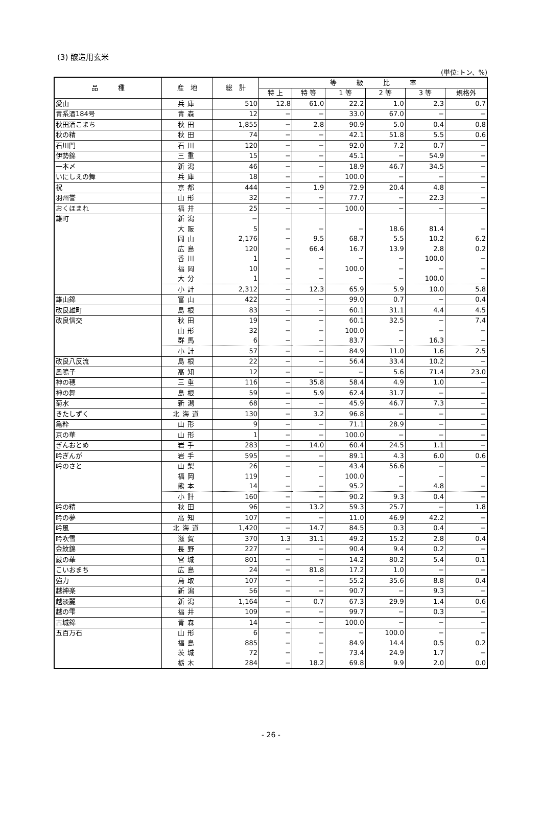(3) 醸造用玄米
(単位:トン、%)
| 品 種 | 産 地 | 総 計 | 等 級 比 率 | | | | | |
| --- | --- | --- | --- | --- | --- | --- | --- | --- |
| | | | 特 上 | 特 等 | 1 等 | 2 等 | 3 等 | 規格外 |
| 愛山 | 兵庫 | 510 | 12.8 | 61.0 | 22.2 | 1.0 | 2.3 | 0.7 |
| 青系酒184号 | 青森 | 12 | − | − | 33.0 | 67.0 | − | − |
| 秋田酒こまち | 秋田 | 1,855 | − | 2.8 | 90.9 | 5.0 | 0.4 | 0.8 |
| 秋の精 | 秋田 | 74 | − | − | 42.1 | 51.8 | 5.5 | 0.6 |
| 石川門 | 石川 | 120 | − | − | 92.0 | 7.2 | 0.7 | − |
| 伊勢錦 | 三重 | 15 | − | − | 45.1 | − | 54.9 | − |
| 一本〆 | 新潟 | 46 | − | − | 18.9 | 46.7 | 34.5 | − |
| いにしえの舞 | 兵庫 | 18 | − | − | 100.0 | − | − | − |
| 祝 | 京都 | 444 | − | 1.9 | 72.9 | 20.4 | 4.8 | − |
| 羽州誉 | 山形 | 32 | − | − | 77.7 | − | 22.3 | − |
| おくほまれ | 福井 | 25 | − | − | 100.0 | − | − | − |
| 雄町 | 新潟 | − | | | | | | |
| | 大阪 | 5 | − | − | − | 18.6 | 81.4 | − |
| | 岡山 | 2,176 | − | 9.5 | 68.7 | 5.5 | 10.2 | 6.2 |
| | 広島 | 120 | − | 66.4 | 16.7 | 13.9 | 2.8 | 0.2 |
| | 香川 | 1 | − | − | − | − | 100.0 | − |
| | 福岡 | 10 | − | − | 100.0 | − | − | − |
| | 大分 | 1 | − | − | − | − | 100.0 | − |
| | 小計 | 2,312 | − | 12.3 | 65.9 | 5.9 | 10.0 | 5.8 |
| 雄山錦 | 富山 | 422 | − | − | 99.0 | 0.7 | − | 0.4 |
| 改良雄町 | 島根 | 83 | − | − | 60.1 | 31.1 | 4.4 | 4.5 |
| 改良信交 | 秋田 | 19 | − | − | 60.1 | 32.5 | − | 7.4 |
| | 山形 | 32 | − | − | 100.0 | − | − | − |
| | 群馬 | 6 | − | − | 83.7 | − | 16.3 | − |
| | 小計 | 57 | − | − | 84.9 | 11.0 | 1.6 | 2.5 |
| 改良八反流 | 島根 | 22 | − | − | 56.4 | 33.4 | 10.2 | − |
| 風鳴子 | 高知 | 12 | − | − | − | 5.6 | 71.4 | 23.0 |
| 神の穂 | 三重 | 116 | − | 35.8 | 58.4 | 4.9 | 1.0 | − |
| 神の舞 | 島根 | 59 | − | 5.9 | 62.4 | 31.7 | − | − |
| 菊水 | 新潟 | 68 | − | − | 45.9 | 46.7 | 7.3 | − |
| きたしずく | 北海道 | 130 | − | 3.2 | 96.8 | − | − | − |
| 亀粋 | 山形 | 9 | − | − | 71.1 | 28.9 | − | − |
| 京の華 | 山形 | 1 | − | − | 100.0 | − | − | − |
| ぎんおとめ | 岩手 | 283 | − | 14.0 | 60.4 | 24.5 | 1.1 | − |
| 吟ぎんが | 岩手 | 595 | − | − | 89.1 | 4.3 | 6.0 | 0.6 |
| 吟のさと | 山梨 | 26 | − | − | 43.4 | 56.6 | − | − |
| | 福岡 | 119 | − | − | 100.0 | − | − | − |
| | 熊本 | 14 | − | − | 95.2 | − | 4.8 | − |
| | 小計 | 160 | − | − | 90.2 | 9.3 | 0.4 | − |
| 吟の精 | 秋田 | 96 | − | 13.2 | 59.3 | 25.7 | − | 1.8 |
| 吟の夢 | 高知 | 107 | − | − | 11.0 | 46.9 | 42.2 | − |
| 吟風 | 北海道 | 1,420 | − | 14.7 | 84.5 | 0.3 | 0.4 | − |
| 吟吹雪 | 滋賀 | 370 | 1.3 | 31.1 | 49.2 | 15.2 | 2.8 | 0.4 |
| 金紋錦 | 長野 | 227 | − | − | 90.4 | 9.4 | 0.2 | − |
| 蔵の華 | 宮城 | 801 | − | − | 14.2 | 80.2 | 5.4 | 0.1 |
| こいおまち | 広島 | 24 | − | 81.8 | 17.2 | 1.0 | − | − |
| 強力 | 鳥取 | 107 | − | − | 55.2 | 35.6 | 8.8 | 0.4 |
| 越神楽 | 新潟 | 56 | − | − | 90.7 | − | 9.3 | − |
| 越淡麗 | 新潟 | 1,164 | − | 0.7 | 67.3 | 29.9 | 1.4 | 0.6 |
| 越の雫 | 福井 | 109 | − | − | 99.7 | − | 0.3 | − |
| 古城錦 | 青森 | 14 | − | − | 100.0 | − | − | − |
| 五百万石 | 山形 | 6 | − | − | − | 100.0 | − | − |
| | 福島 | 885 | − | − | 84.9 | 14.4 | 0.5 | 0.2 |
| | 茨城 | 72 | − | − | 73.4 | 24.9 | 1.7 | − |
| | 栃木 | 284 | − | 18.2 | 69.8 | 9.9 | 2.0 | 0.0 |
- 26 -